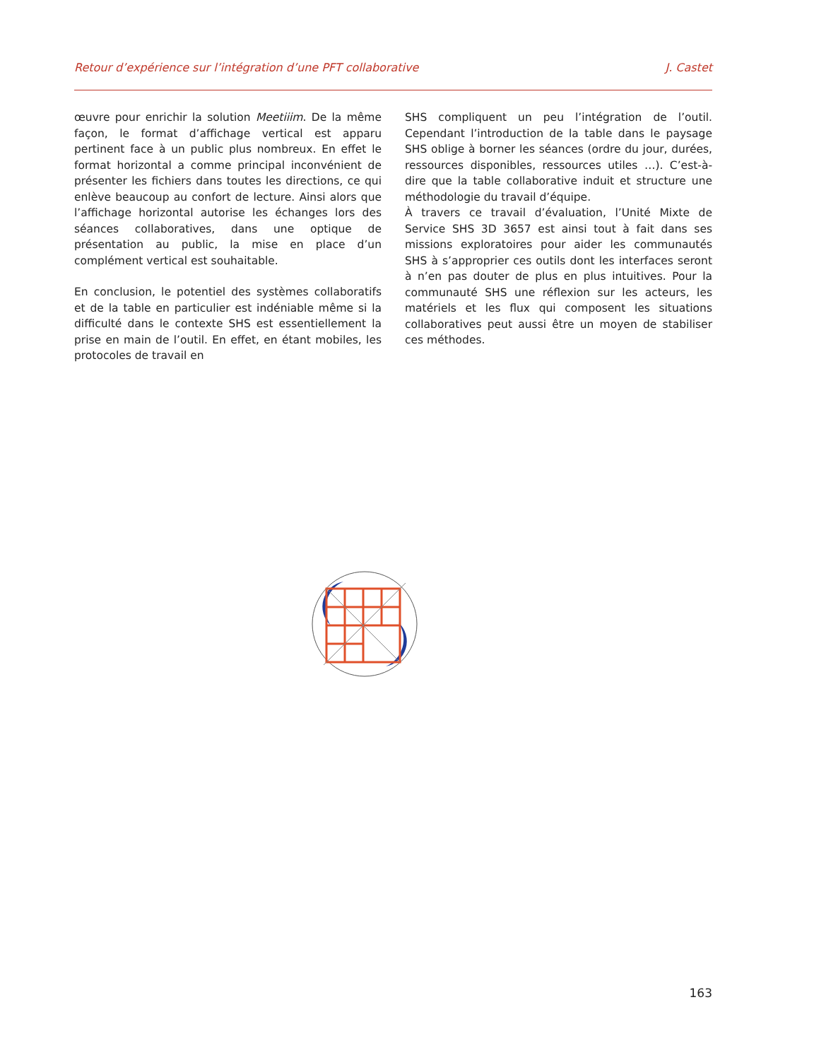Retour d’expérience sur l’intégration d’une PFT collaborative J. Castet
œuvre pour enrichir la solution Meetiiim. De la même façon, le format d’affichage vertical est apparu pertinent face à un public plus nombreux. En effet le format horizontal a comme principal inconvénient de présenter les fichiers dans toutes les directions, ce qui enlève beaucoup au confort de lecture. Ainsi alors que l’affichage horizontal autorise les échanges lors des séances collaboratives, dans une optique de présentation au public, la mise en place d’un complément vertical est souhaitable.
En conclusion, le potentiel des systèmes collaboratifs et de la table en particulier est indéniable même si la difficulté dans le contexte SHS est essentiellement la prise en main de l’outil. En effet, en étant mobiles, les protocoles de travail en
SHS compliquent un peu l’intégration de l’outil. Cependant l’introduction de la table dans le paysage SHS oblige à borner les séances (ordre du jour, durées, ressources disponibles, ressources utiles …). C’est-à-dire que la table collaborative induit et structure une méthodologie du travail d’équipe.
À travers ce travail d’évaluation, l’Unité Mixte de Service SHS 3D 3657 est ainsi tout à fait dans ses missions exploratoires pour aider les communautés SHS à s’approprier ces outils dont les interfaces seront à n’en pas douter de plus en plus intuitives. Pour la communauté SHS une réflexion sur les acteurs, les matériels et les flux qui composent les situations collaboratives peut aussi être un moyen de stabiliser ces méthodes.
163